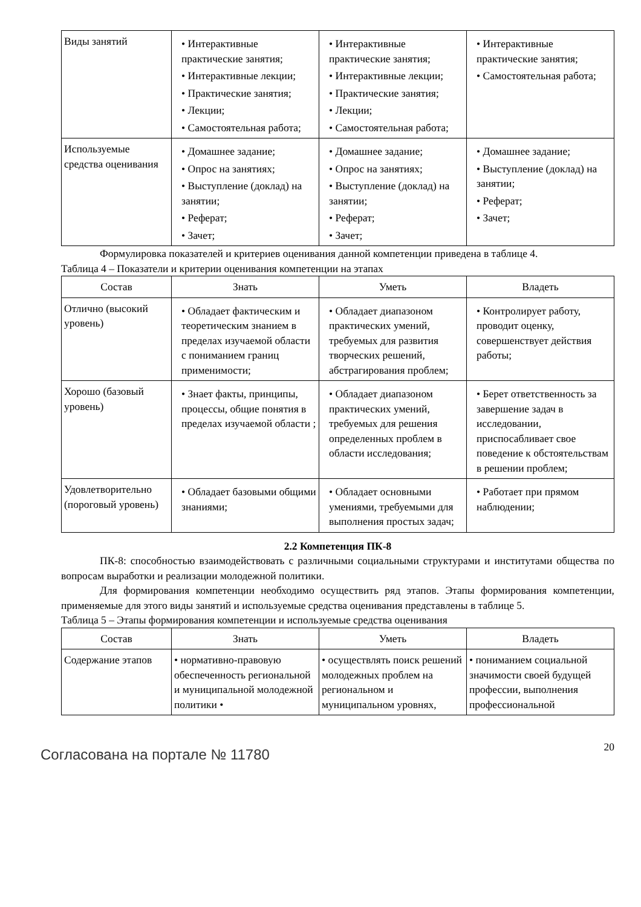| Виды занятий | • Интерактивные практические занятия; • Интерактивные лекции; • Практические занятия; • Лекции; • Самостоятельная работа; | • Интерактивные практические занятия; • Интерактивные лекции; • Практические занятия; • Лекции; • Самостоятельная работа; | • Интерактивные практические занятия; • Самостоятельная работа; |
| Используемые средства оценивания | • Домашнее задание; • Опрос на занятиях; • Выступление (доклад) на занятии; • Реферат; • Зачет; | • Домашнее задание; • Опрос на занятиях; • Выступление (доклад) на занятии; • Реферат; • Зачет; | • Домашнее задание; • Выступление (доклад) на занятии; • Реферат; • Зачет; |
Формулировка показателей и критериев оценивания данной компетенции приведена в таблице 4.
Таблица 4 – Показатели и критерии оценивания компетенции на этапах
| Состав | Знать | Уметь | Владеть |
| --- | --- | --- | --- |
| Отлично (высокий уровень) | • Обладает фактическим и теоретическим знанием в пределах изучаемой области с пониманием границ применимости; | • Обладает диапазоном практических умений, требуемых для развития творческих решений, абстрагирования проблем; | • Контролирует работу, проводит оценку, совершенствует действия работы; |
| Хорошо (базовый уровень) | • Знает факты, принципы, процессы, общие понятия в пределах изучаемой области ; | • Обладает диапазоном практических умений, требуемых для решения определенных проблем в области исследования; | • Берет ответственность за завершение задач в исследовании, приспосабливает свое поведение к обстоятельствам в решении проблем; |
| Удовлетворительно (пороговый уровень) | • Обладает базовыми общими знаниями; | • Обладает основными умениями, требуемыми для выполнения простых задач; | • Работает при прямом наблюдении; |
2.2 Компетенция ПК-8
ПК-8: способностью взаимодействовать с различными социальными структурами и институтами общества по вопросам выработки и реализации молодежной политики.
Для формирования компетенции необходимо осуществить ряд этапов. Этапы формирования компетенции, применяемые для этого виды занятий и используемые средства оценивания представлены в таблице 5.
Таблица 5 – Этапы формирования компетенции и используемые средства оценивания
| Состав | Знать | Уметь | Владеть |
| --- | --- | --- | --- |
| Содержание этапов | • нормативно-правовую обеспеченность региональной и муниципальной молодежной политики • | • осуществлять поиск решений молодежных проблем на региональном и муниципальном уровнях, | • пониманием социальной значимости своей будущей профессии, выполнения профессиональной |
Согласована на портале № 11780
20